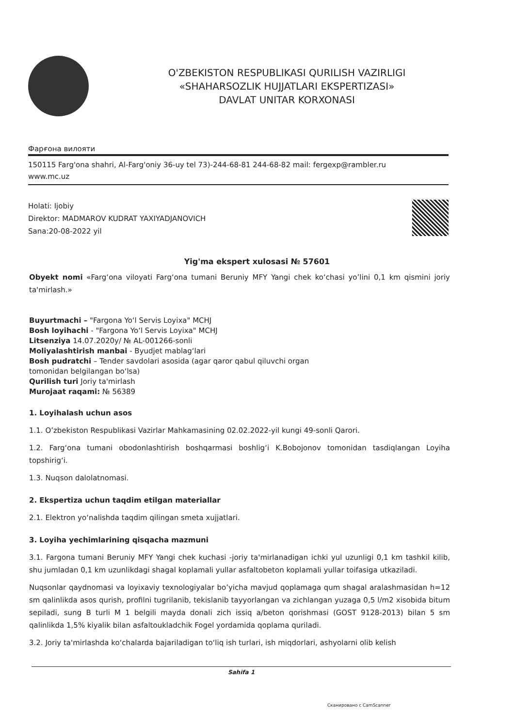O'ZBEKISTON RESPUBLIKASI QURILISH VAZIRLIGI
«SHAHARSOZLIK HUJJATLARI EKSPERTIZASI»
DAVLAT UNITAR KORXONASI
Фарғона вилояти
150115 Farg'ona shahri, Al-Farg'oniy 36-uy tel 73)-244-68-81 244-68-82 mail: fergexp@rambler.ru
www.mc.uz
Holati: Ijobiy
Direktor: MADMAROV KUDRAT YAXIYADJANOVICH
Sana:20-08-2022 yil
Yig'ma ekspert xulosasi № 57601
Obyekt nomi «Farg‘ona viloyati Farg‘ona tumani Beruniy MFY Yangi chek ko‘chasi yo’lini 0,1 km qismini joriy ta'mirlash.»
Buyurtmachi – "Fargona Yo‘l Servis Loyixa" MCHJ
Bosh loyihachi - "Fargona Yo‘l Servis Loyixa" MCHJ
Litsenziya 14.07.2020y/ № AL-001266-sonli
Moliyalashtirish manbai - Byudjet mablag‘lari
Bosh pudratchi – Tender savdolari asosida (agar qaror qabul qiluvchi organ
tomonidan belgilangan bo‘lsa)
Qurilish turi Joriy ta'mirlash
Murojaat raqami: № 56389
1. Loyihalash uchun asos
1.1. O’zbekiston Respublikasi Vazirlar Mahkamasining 02.02.2022-yil kungi 49-sonli Qarori.
1.2. Farg‘ona tumani obodonlashtirish boshqarmasi boshlig‘i K.Bobojonov tomonidan tasdiqlangan Loyiha topshirig‘i.
1.3. Nuqson dalolatnomasi.
2. Ekspertiza uchun taqdim etilgan materiallar
2.1. Elektron yo‘nalishda taqdim qilingan smeta xujjatlari.
3. Loyiha yechimlarining qisqacha mazmuni
3.1. Fargona tumani Beruniy MFY Yangi chek kuchasi -joriy ta'mirlanadigan ichki yul uzunligi 0,1 km tashkil kilib, shu jumladan 0,1 km uzunlikdagi shagal koplamali yullar asfaltobeton koplamali yullar toifasiga utkaziladi.
Nuqsonlar qaydnomasi va loyixaviy texnologiyalar bo’yicha mavjud qoplamaga qum shagal aralashmasidan h=12 sm qalinlikda asos qurish, profilni tugrilanib, tekislanib tayyorlangan va zichlangan yuzaga 0,5 l/m2 xisobida bitum sepiladi, sung B turli M 1 belgili mayda donali zich issiq a/beton qorishmasi (GOST 9128-2013) bilan 5 sm qalinlikda 1,5% kiyalik bilan asfaltoukladchik Fogel yordamida qoplama quriladi.
3.2. Joriy ta'mirlashda ko‘chalarda bajariladigan to‘liq ish turlari, ish miqdorlari, ashyolarni olib kelish
Sahifa 1
Сканировано с CamScanner